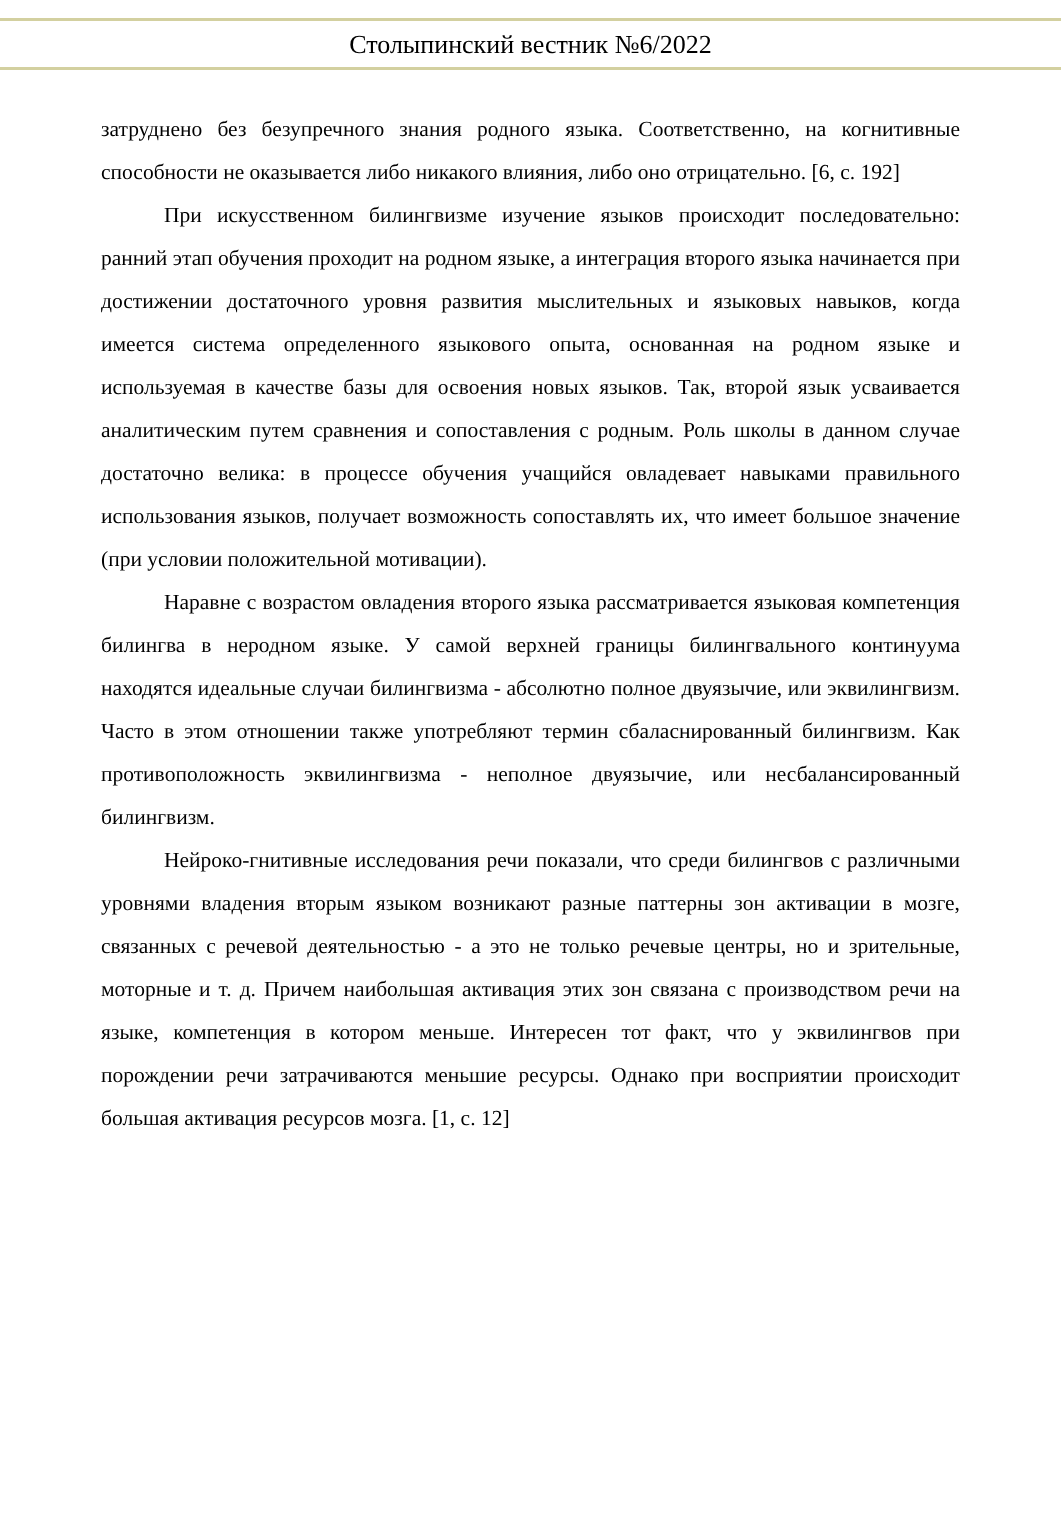Столыпинский вестник №6/2022
затруднено без безупречного знания родного языка. Соответственно, на когнитивные способности не оказывается либо никакого влияния, либо оно отрицательно. [6, с. 192]
При искусственном билингвизме изучение языков происходит последовательно: ранний этап обучения проходит на родном языке, а интеграция второго языка начинается при достижении достаточного уровня развития мыслительных и языковых навыков, когда имеется система определенного языкового опыта, основанная на родном языке и используемая в качестве базы для освоения новых языков. Так, второй язык усваивается аналитическим путем сравнения и сопоставления с родным. Роль школы в данном случае достаточно велика: в процессе обучения учащийся овладевает навыками правильного использования языков, получает возможность сопоставлять их, что имеет большое значение (при условии положительной мотивации).
Наравне с возрастом овладения второго языка рассматривается языковая компетенция билингва в неродном языке. У самой верхней границы билингвального континуума находятся идеальные случаи билингвизма - абсолютно полное двуязычие, или эквилингвизм. Часто в этом отношении также употребляют термин сбаласнированный билингвизм. Как противоположность эквилингвизма - неполное двуязычие, или несбалансированный билингвизм.
Нейроко-гнитивные исследования речи показали, что среди билингвов с различными уровнями владения вторым языком возникают разные паттерны зон активации в мозге, связанных с речевой деятельностью - а это не только речевые центры, но и зрительные, моторные и т. д. Причем наибольшая активация этих зон связана с производством речи на языке, компетенция в котором меньше. Интересен тот факт, что у эквилингвов при порождении речи затрачиваются меньшие ресурсы. Однако при восприятии происходит большая активация ресурсов мозга. [1, с. 12]